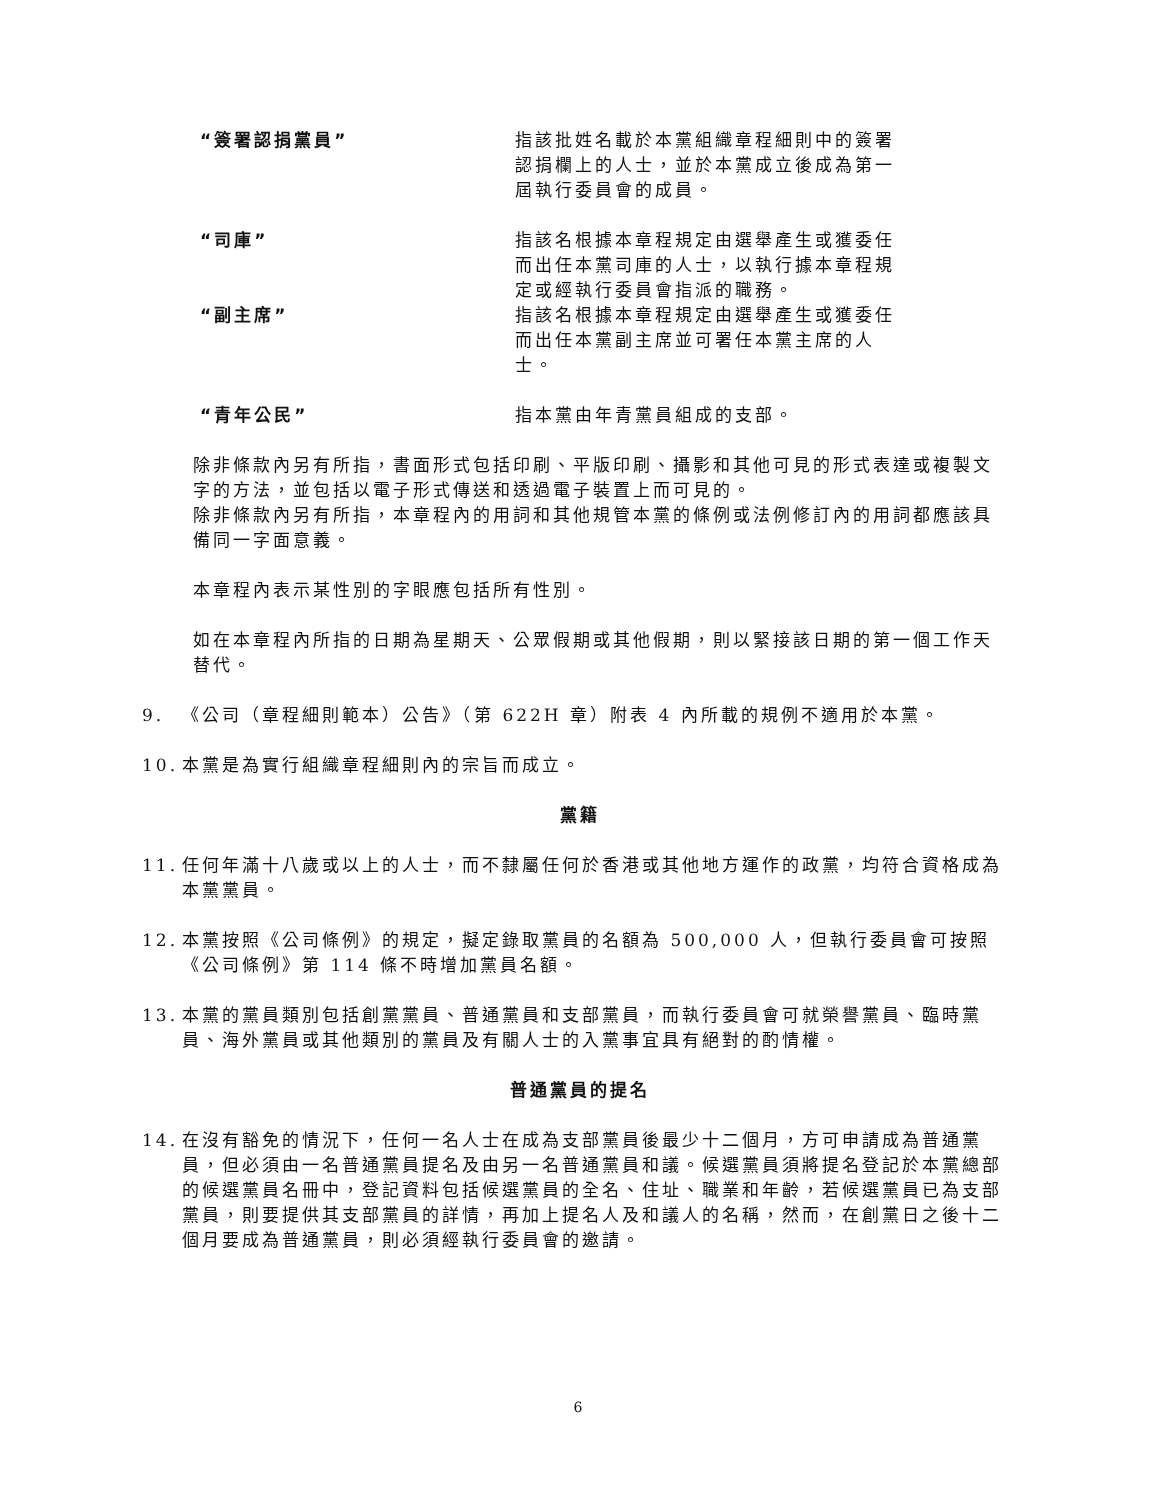“簽署認捐黨員” 指該批姓名載於本黨組織章程細則中的簽署認捐欄上的人士，並於本黨成立後成為第一屆執行委員會的成員。
“司庫” 指該名根據本章程規定由選舉產生或獲委任而出任本黨司庫的人士，以執行據本章程規定或經執行委員會指派的職務。
“副主席” 指該名根據本章程規定由選舉產生或獲委任而出任本黨副主席並可署任本黨主席的人士。
“青年公民” 指本黨由年青黨員組成的支部。
除非條款內另有所指，書面形式包括印刷、平版印刷、攝影和其他可見的形式表達或複製文字的方法，並包括以電子形式傳送和透過電子裝置上而可見的。
除非條款內另有所指，本章程內的用詞和其他規管本黨的條例或法例修訂內的用詞都應該具備同一字面意義。
本章程內表示某性別的字眼應包括所有性別。
如在本章程內所指的日期為星期天、公眾假期或其他假期，則以緊接該日期的第一個工作天替代。
9. 《公司（章程細則範本）公告》（第 622H 章）附表 4 內所載的規例不適用於本黨。
10. 本黨是為實行組織章程細則內的宗旨而成立。
黨籍
11. 任何年滿十八歲或以上的人士，而不隸屬任何於香港或其他地方運作的政黨，均符合資格成為本黨黨員。
12. 本黨按照《公司條例》的規定，擬定錄取黨員的名額為 500,000 人，但執行委員會可按照《公司條例》第 114 條不時增加黨員名額。
13. 本黨的黨員類別包括創黨黨員、普通黨員和支部黨員，而執行委員會可就榮譽黨員、臨時黨員、海外黨員或其他類別的黨員及有關人士的入黨事宜具有絕對的酌情權。
普通黨員的提名
14. 在沒有豁免的情況下，任何一名人士在成為支部黨員後最少十二個月，方可申請成為普通黨員，但必須由一名普通黨員提名及由另一名普通黨員和議。候選黨員須將提名登記於本黨總部的候選黨員名冊中，登記資料包括候選黨員的全名、住址、職業和年齡，若候選黨員已為支部黨員，則要提供其支部黨員的詳情，再加上提名人及和議人的名稱，然而，在創黨日之後十二個月要成為普通黨員，則必須經執行委員會的邀請。
6